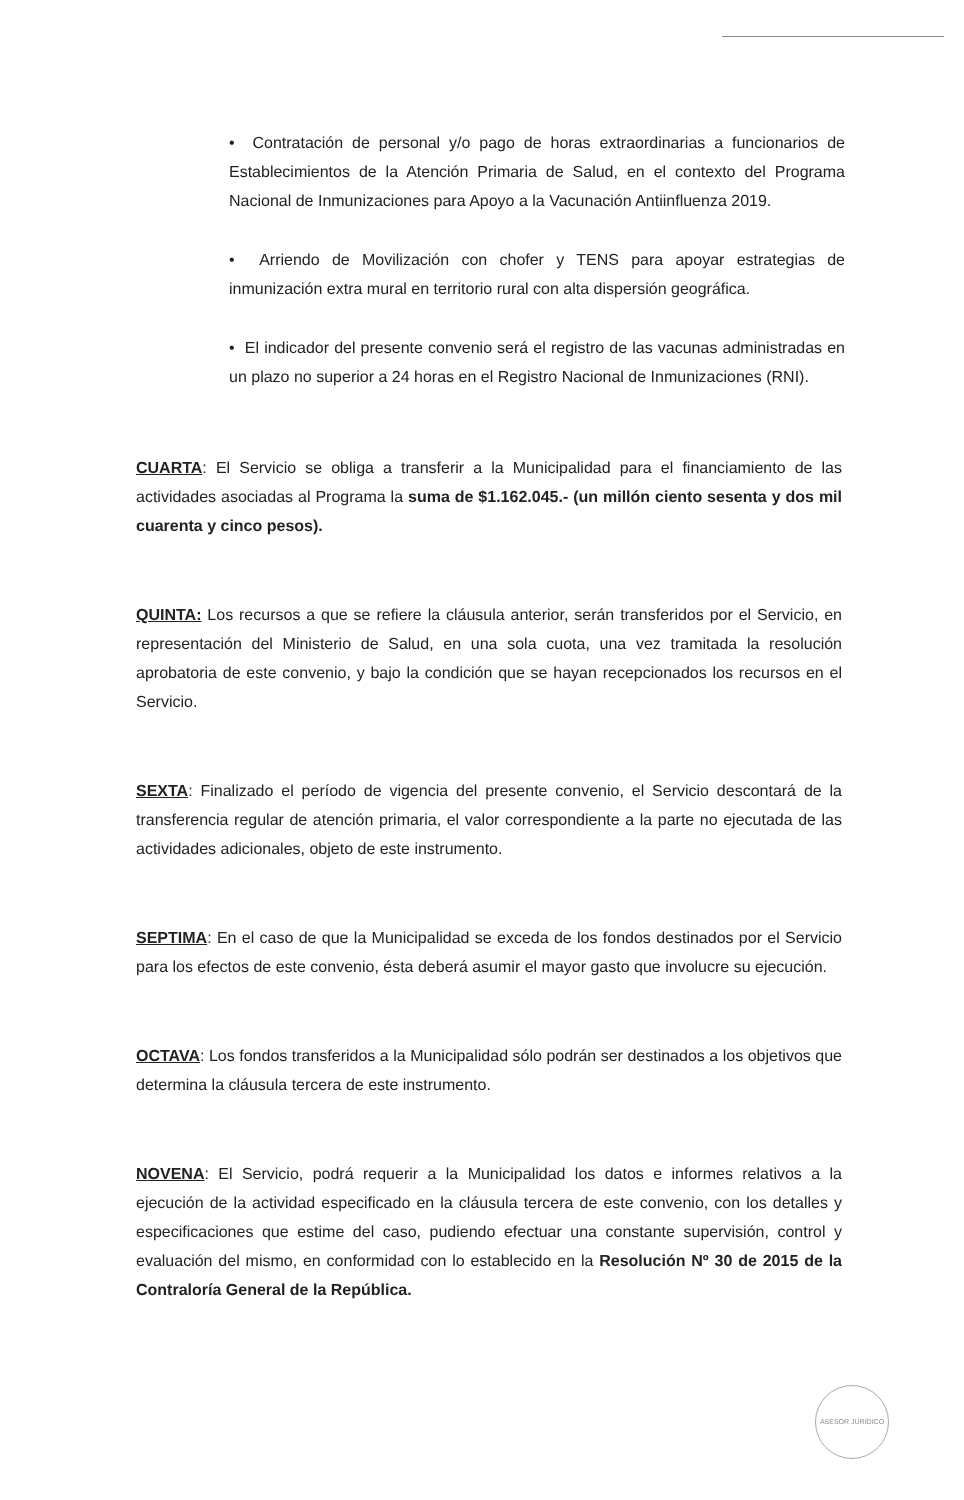• Contratación de personal y/o pago de horas extraordinarias a funcionarios de Establecimientos de la Atención Primaria de Salud, en el contexto del Programa Nacional de Inmunizaciones para Apoyo a la Vacunación Antiinfluenza 2019.
• Arriendo de Movilización con chofer y TENS para apoyar estrategias de inmunización extra mural en territorio rural con alta dispersión geográfica.
• El indicador del presente convenio será el registro de las vacunas administradas en un plazo no superior a 24 horas en el Registro Nacional de Inmunizaciones (RNI).
CUARTA: El Servicio se obliga a transferir a la Municipalidad para el financiamiento de las actividades asociadas al Programa la suma de $1.162.045.- (un millón ciento sesenta y dos mil cuarenta y cinco pesos).
QUINTA: Los recursos a que se refiere la cláusula anterior, serán transferidos por el Servicio, en representación del Ministerio de Salud, en una sola cuota, una vez tramitada la resolución aprobatoria de este convenio, y bajo la condición que se hayan recepcionados los recursos en el Servicio.
SEXTA: Finalizado el período de vigencia del presente convenio, el Servicio descontará de la transferencia regular de atención primaria, el valor correspondiente a la parte no ejecutada de las actividades adicionales, objeto de este instrumento.
SEPTIMA: En el caso de que la Municipalidad se exceda de los fondos destinados por el Servicio para los efectos de este convenio, ésta deberá asumir el mayor gasto que involucre su ejecución.
OCTAVA: Los fondos transferidos a la Municipalidad sólo podrán ser destinados a los objetivos que determina la cláusula tercera de este instrumento.
NOVENA: El Servicio, podrá requerir a la Municipalidad los datos e informes relativos a la ejecución de la actividad especificado en la cláusula tercera de este convenio, con los detalles y especificaciones que estime del caso, pudiendo efectuar una constante supervisión, control y evaluación del mismo, en conformidad con lo establecido en la Resolución Nº 30 de 2015 de la Contraloría General de la República.
ASESOR JURÍDICO